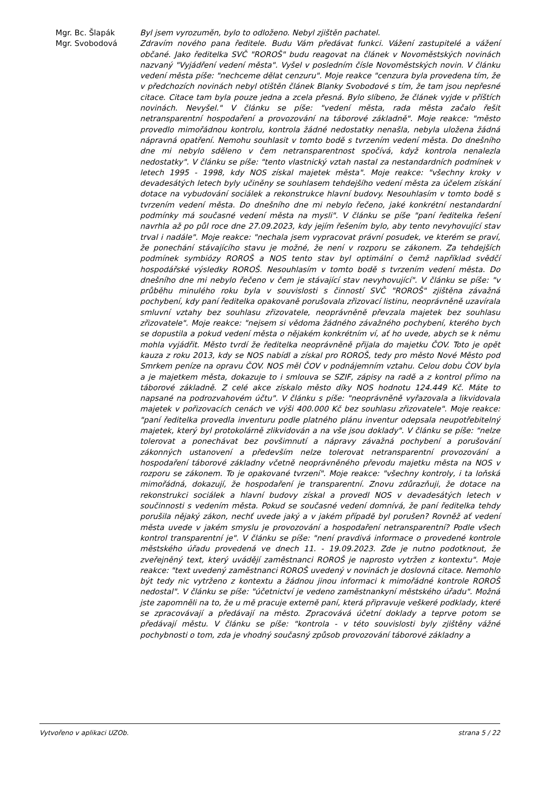Mgr. Bc. Šlapák Byl jsem vyrozuměn, bylo to odloženo. Nebyl zjištěn pachatel.
Mgr. Svobodová Zdravím nového pana ředitele. Budu Vám předávat funkci. Vážení zastupitelé a vážení občané. Jako ředitelka SVČ "ROROŠ" budu reagovat na článek v Novoměstských novinách nazvaný "Vyjádření vedení města". Vyšel v posledním čísle Novoměstských novin. V článku vedení města píše: "nechceme dělat cenzuru". Moje reakce "cenzura byla provedena tím, že v předchozích novinách nebyl otištěn článek Blanky Svobodové s tím, že tam jsou nepřesné citace. Citace tam byla pouze jedna a zcela přesná. Bylo slíbeno, že článek vyjde v příštích novinách. Nevyšel." V článku se píše: "vedení města, rada města začalo řešit netransparentní hospodaření a provozování na táborové základně". Moje reakce: "město provedlo mimořádnou kontrolu, kontrola žádné nedostatky nenašla, nebyla uložena žádná nápravná opatření. Nemohu souhlasit v tomto bodě s tvrzením vedení města. Do dnešního dne mi nebylo sděleno v čem netransparentnost spočívá, když kontrola nenalezla nedostatky". V článku se píše: "tento vlastnický vztah nastal za nestandardních podmínek v letech 1995 - 1998, kdy NOS získal majetek města". Moje reakce: "všechny kroky v devadesátých letech byly učiněny se souhlasem tehdejšího vedení města za účelem získání dotace na vybudování sociálek a rekonstrukce hlavní budovy. Nesouhlasím v tomto bodě s tvrzením vedení města. Do dnešního dne mi nebylo řečeno, jaké konkrétní nestandardní podmínky má současné vedení města na mysli". V článku se píše "paní ředitelka řešení navrhla až po půl roce dne 27.09.2023, kdy jejím řešením bylo, aby tento nevyhovující stav trval i nadále". Moje reakce: "nechala jsem vypracovat právní posudek, ve kterém se praví, že ponechání stávajícího stavu je možné, že není v rozporu se zákonem. Za tehdejších podmínek symbiózy ROROŠ a NOS tento stav byl optimální o čemž například svědčí hospodářské výsledky ROROŠ. Nesouhlasím v tomto bodě s tvrzením vedení města. Do dnešního dne mi nebylo řečeno v čem je stávající stav nevyhovující". V článku se píše: "v průběhu minulého roku byla v souvislosti s činností SVČ "ROROŠ" zjištěna závažná pochybení, kdy paní ředitelka opakovaně porušovala zřizovací listinu, neoprávněně uzavírala smluvní vztahy bez souhlasu zřizovatele, neoprávněně převzala majetek bez souhlasu zřizovatele". Moje reakce: "nejsem si vědoma žádného závažného pochybení, kterého bych se dopustila a pokud vedení města o nějakém konkrétním ví, ať ho uvede, abych se k němu mohla vyjádřit. Město tvrdí že ředitelka neoprávněně přijala do majetku ČOV. Toto je opět kauza z roku 2013, kdy se NOS nabídl a získal pro ROROŠ, tedy pro město Nové Město pod Smrkem peníze na opravu ČOV. NOS měl ČOV v podnájemním vztahu. Celou dobu ČOV byla a je majetkem města, dokazuje to i smlouva se SZIF, zápisy na radě a z kontrol přímo na táborové základně. Z celé akce získalo město díky NOS hodnotu 124.449 Kč. Máte to napsané na podrozvahovém účtu". V článku s píše: "neoprávněně vyřazovala a likvidovala majetek v pořizovacích cenách ve výši 400.000 Kč bez souhlasu zřizovatele". Moje reakce: "paní ředitelka provedla inventuru podle platného plánu inventur odepsala neupotřebitelný majetek, který byl protokolárně zlikvidován a na vše jsou doklady". V článku se píše: "nelze tolerovat a ponechávat bez povšimnutí a nápravy závažná pochybení a porušování zákonných ustanovení a především nelze tolerovat netransparentní provozování a hospodaření táborové základny včetně neoprávněného převodu majetku města na NOS v rozporu se zákonem. To je opakované tvrzení". Moje reakce: "všechny kontroly, i ta loňská mimořádná, dokazují, že hospodaření je transparentní. Znovu zdůrazňuji, že dotace na rekonstrukci sociálek a hlavní budovy získal a provedl NOS v devadesátých letech v součinnosti s vedením města. Pokud se současné vedení domnívá, že paní ředitelka tehdy porušila nějaký zákon, nechť uvede jaký a v jakém případě byl porušen? Rovněž ať vedení města uvede v jakém smyslu je provozování a hospodaření netransparentní? Podle všech kontrol transparentní je". V článku se píše: "není pravdivá informace o provedené kontrole městského úřadu provedená ve dnech 11. - 19.09.2023. Zde je nutno podotknout, že zveřejněný text, který uvádějí zaměstnanci ROROŠ je naprosto vytržen z kontextu". Moje reakce: "text uvedený zaměstnanci ROROŠ uvedený v novinách je doslovná citace. Nemohlo být tedy nic vytrženo z kontextu a žádnou jinou informaci k mimořádné kontrole ROROŠ nedostal". V článku se píše: "účetnictví je vedeno zaměstnankyní městského úřadu". Možná jste zapomněli na to, že u mě pracuje externě paní, která připravuje veškeré podklady, které se zpracovávají a předávají na město. Zpracovává účetní doklady a teprve potom se předávají městu. V článku se píše: "kontrola - v této souvislosti byly zjištěny vážné pochybnosti o tom, zda je vhodný současný způsob provozování táborové základny a
Vytvořeno v aplikaci UZOb. strana 5 / 22